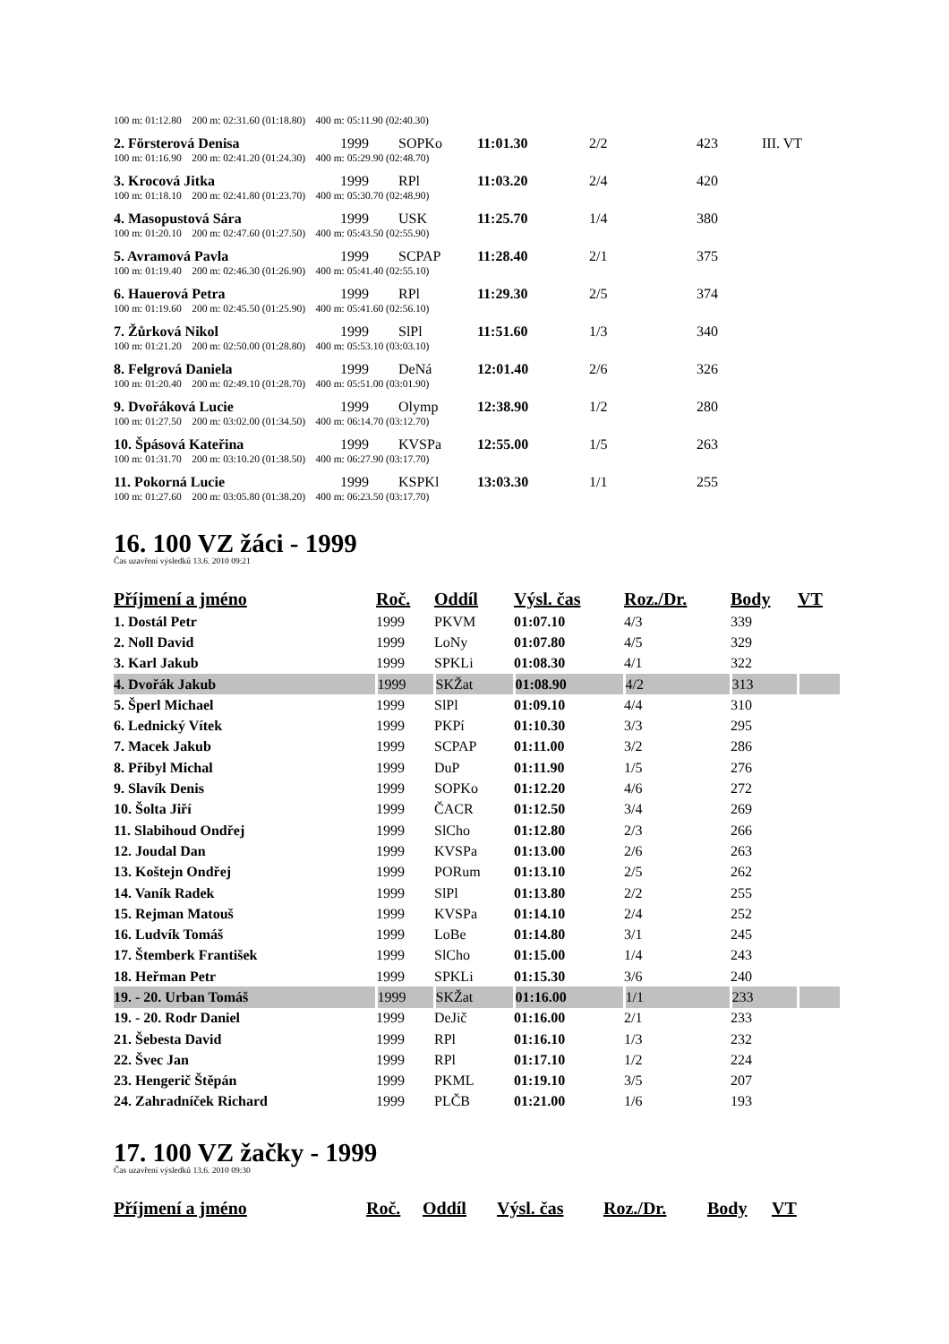| 100 m: 01:12.80 200 m: 02:31.60 (01:18.80) 400 m: 05:11.90 (02:40.30) | | | | | | |
| 2. Försterová Denisa | 1999 | SOPKo | 11:01.30 | 2/2 | 423 | III. VT |
| 100 m: 01:16.90 200 m: 02:41.20 (01:24.30) 400 m: 05:29.90 (02:48.70) | | | | | | |
| 3. Krocová Jitka | 1999 | RPl | 11:03.20 | 2/4 | 420 | |
| 100 m: 01:18.10 200 m: 02:41.80 (01:23.70) 400 m: 05:30.70 (02:48.90) | | | | | | |
| 4. Masopustová Sára | 1999 | USK | 11:25.70 | 1/4 | 380 | |
| 100 m: 01:20.10 200 m: 02:47.60 (01:27.50) 400 m: 05:43.50 (02:55.90) | | | | | | |
| 5. Avramová Pavla | 1999 | SCPAP | 11:28.40 | 2/1 | 375 | |
| 100 m: 01:19.40 200 m: 02:46.30 (01:26.90) 400 m: 05:41.40 (02:55.10) | | | | | | |
| 6. Hauerová Petra | 1999 | RPl | 11:29.30 | 2/5 | 374 | |
| 100 m: 01:19.60 200 m: 02:45.50 (01:25.90) 400 m: 05:41.60 (02:56.10) | | | | | | |
| 7. Žůrková Nikol | 1999 | SlPl | 11:51.60 | 1/3 | 340 | |
| 100 m: 01:21.20 200 m: 02:50.00 (01:28.80) 400 m: 05:53.10 (03:03.10) | | | | | | |
| 8. Felgrová Daniela | 1999 | DeNá | 12:01.40 | 2/6 | 326 | |
| 100 m: 01:20.40 200 m: 02:49.10 (01:28.70) 400 m: 05:51.00 (03:01.90) | | | | | | |
| 9. Dvořáková Lucie | 1999 | Olymp | 12:38.90 | 1/2 | 280 | |
| 100 m: 01:27.50 200 m: 03:02.00 (01:34.50) 400 m: 06:14.70 (03:12.70) | | | | | | |
| 10. Špásová Kateřina | 1999 | KVSPa | 12:55.00 | 1/5 | 263 | |
| 100 m: 01:31.70 200 m: 03:10.20 (01:38.50) 400 m: 06:27.90 (03:17.70) | | | | | | |
| 11. Pokorná Lucie | 1999 | KSPKl | 13:03.30 | 1/1 | 255 | |
| 100 m: 01:27.60 200 m: 03:05.80 (01:38.20) 400 m: 06:23.50 (03:17.70) | | | | | | |
16. 100 VZ žáci - 1999
Čas uzavření výsledků 13.6. 2010 09:21
| Příjmení a jméno | Roč. | Oddíl | Výsl. čas | Roz./Dr. | Body | VT |
| --- | --- | --- | --- | --- | --- | --- |
| 1. Dostál Petr | 1999 | PKVM | 01:07.10 | 4/3 | 339 | |
| 2. Noll David | 1999 | LoNy | 01:07.80 | 4/5 | 329 | |
| 3. Karl Jakub | 1999 | SPKLi | 01:08.30 | 4/1 | 322 | |
| 4. Dvořák Jakub | 1999 | SKŽat | 01:08.90 | 4/2 | 313 | |
| 5. Šperl Michael | 1999 | SlPl | 01:09.10 | 4/4 | 310 | |
| 6. Lednický Vítek | 1999 | PKPí | 01:10.30 | 3/3 | 295 | |
| 7. Macek Jakub | 1999 | SCPAP | 01:11.00 | 3/2 | 286 | |
| 8. Přibyl Michal | 1999 | DuP | 01:11.90 | 1/5 | 276 | |
| 9. Slavík Denis | 1999 | SOPKo | 01:12.20 | 4/6 | 272 | |
| 10. Šolta Jiří | 1999 | ČACR | 01:12.50 | 3/4 | 269 | |
| 11. Slabihoud Ondřej | 1999 | SlCho | 01:12.80 | 2/3 | 266 | |
| 12. Joudal Dan | 1999 | KVSPa | 01:13.00 | 2/6 | 263 | |
| 13. Koštejn Ondřej | 1999 | PORum | 01:13.10 | 2/5 | 262 | |
| 14. Vaník Radek | 1999 | SlPl | 01:13.80 | 2/2 | 255 | |
| 15. Rejman Matouš | 1999 | KVSPa | 01:14.10 | 2/4 | 252 | |
| 16. Ludvík Tomáš | 1999 | LoBe | 01:14.80 | 3/1 | 245 | |
| 17. Štemberk František | 1999 | SlCho | 01:15.00 | 1/4 | 243 | |
| 18. Heřman Petr | 1999 | SPKLi | 01:15.30 | 3/6 | 240 | |
| 19. - 20. Urban Tomáš | 1999 | SKŽat | 01:16.00 | 1/1 | 233 | |
| 19. - 20. Rodr Daniel | 1999 | DeJič | 01:16.00 | 2/1 | 233 | |
| 21. Šebesta David | 1999 | RPl | 01:16.10 | 1/3 | 232 | |
| 22. Švec Jan | 1999 | RPl | 01:17.10 | 1/2 | 224 | |
| 23. Hengerič Štěpán | 1999 | PKML | 01:19.10 | 3/5 | 207 | |
| 24. Zahradníček Richard | 1999 | PLČB | 01:21.00 | 1/6 | 193 | |
17. 100 VZ žačky - 1999
Čas uzavření výsledků 13.6. 2010 09:30
| Příjmení a jméno | Roč. | Oddíl | Výsl. čas | Roz./Dr. | Body | VT |
| --- | --- | --- | --- | --- | --- | --- |